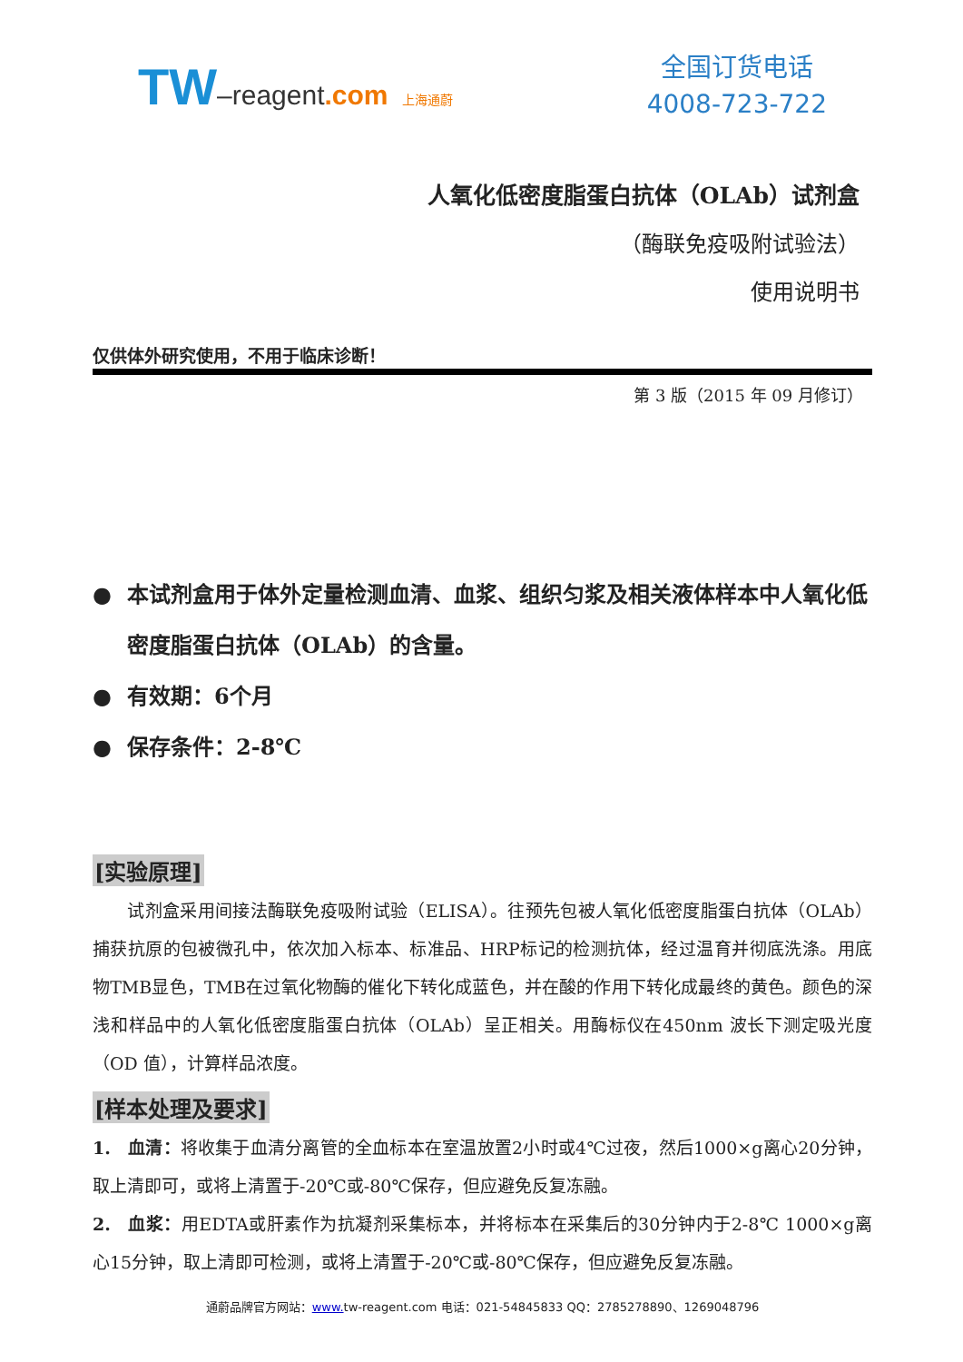TW–reagent.com 上海通蔚
全国订货电话
4008-723-722
人氧化低密度脂蛋白抗体（OLAb）试剂盒
（酶联免疫吸附试验法）
使用说明书
仅供体外研究使用，不用于临床诊断！
第 3 版（2015 年 09 月修订）
● 本试剂盒用于体外定量检测血清、血浆、组织匀浆及相关液体样本中人氧化低密度脂蛋白抗体（OLAb）的含量。
● 有效期：6个月
● 保存条件：2-8℃
[实验原理]
  试剂盒采用间接法酶联免疫吸附试验（ELISA）。往预先包被人氧化低密度脂蛋白抗体（OLAb）捕获抗原的包被微孔中，依次加入标本、标准品、HRP标记的检测抗体，经过温育并彻底洗涤。用底物TMB显色，TMB在过氧化物酶的催化下转化成蓝色，并在酸的作用下转化成最终的黄色。颜色的深浅和样品中的人氧化低密度脂蛋白抗体（OLAb）呈正相关。用酶标仪在450nm 波长下测定吸光度（OD 值），计算样品浓度。
[样本处理及要求]
1. 血清：将收集于血清分离管的全血标本在室温放置2小时或4℃过夜，然后1000×g离心20分钟，取上清即可，或将上清置于-20℃或-80℃保存，但应避免反复冻融。
2. 血浆：用EDTA或肝素作为抗凝剂采集标本，并将标本在采集后的30分钟内于2-8℃ 1000×g离心15分钟，取上清即可检测，或将上清置于-20℃或-80℃保存，但应避免反复冻融。
通蔚品牌官方网站：www. tw-reagent.com 电话：021-54845833 QQ：2785278890、1269048796